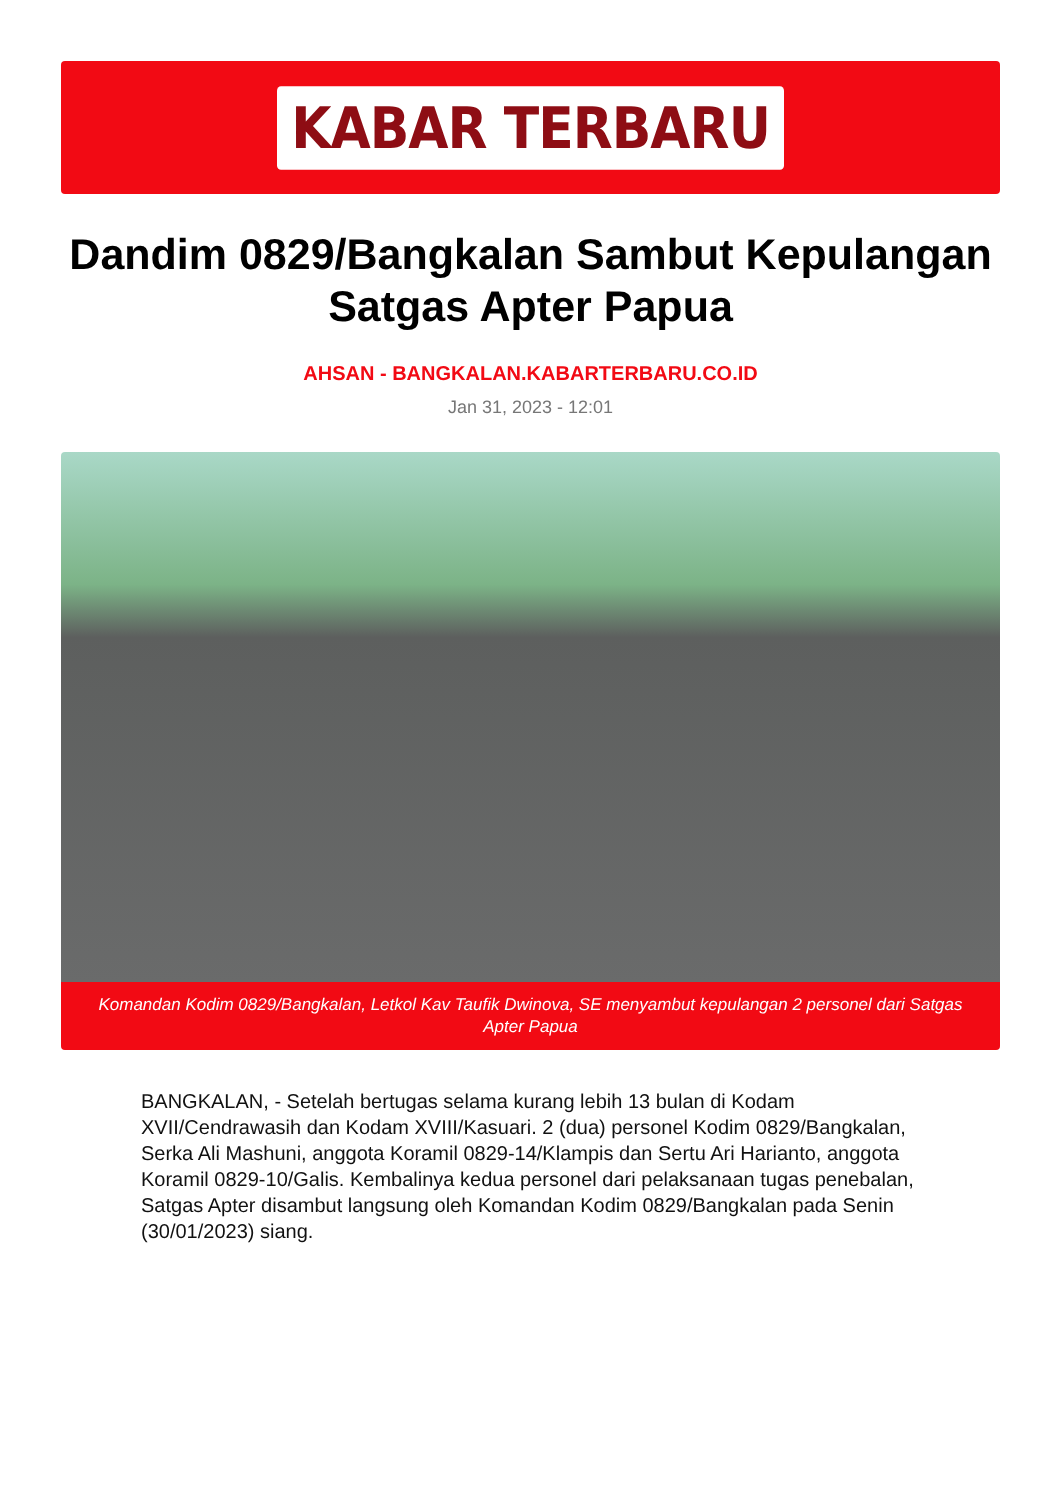KABAR TERBARU
Dandim 0829/Bangkalan Sambut Kepulangan Satgas Apter Papua
AHSAN - BANGKALAN.KABARTERBARU.CO.ID
Jan 31, 2023 - 12:01
Komandan Kodim 0829/Bangkalan, Letkol Kav Taufik Dwinova, SE menyambut kepulangan 2 personel dari Satgas Apter Papua
BANGKALAN, - Setelah bertugas selama kurang lebih 13 bulan di Kodam XVII/Cendrawasih dan Kodam XVIII/Kasuari. 2 (dua) personel Kodim 0829/Bangkalan, Serka Ali Mashuni, anggota Koramil 0829-14/Klampis dan Sertu Ari Harianto, anggota Koramil 0829-10/Galis. Kembalinya kedua personel dari pelaksanaan tugas penebalan, Satgas Apter disambut langsung oleh Komandan Kodim 0829/Bangkalan pada Senin (30/01/2023) siang.